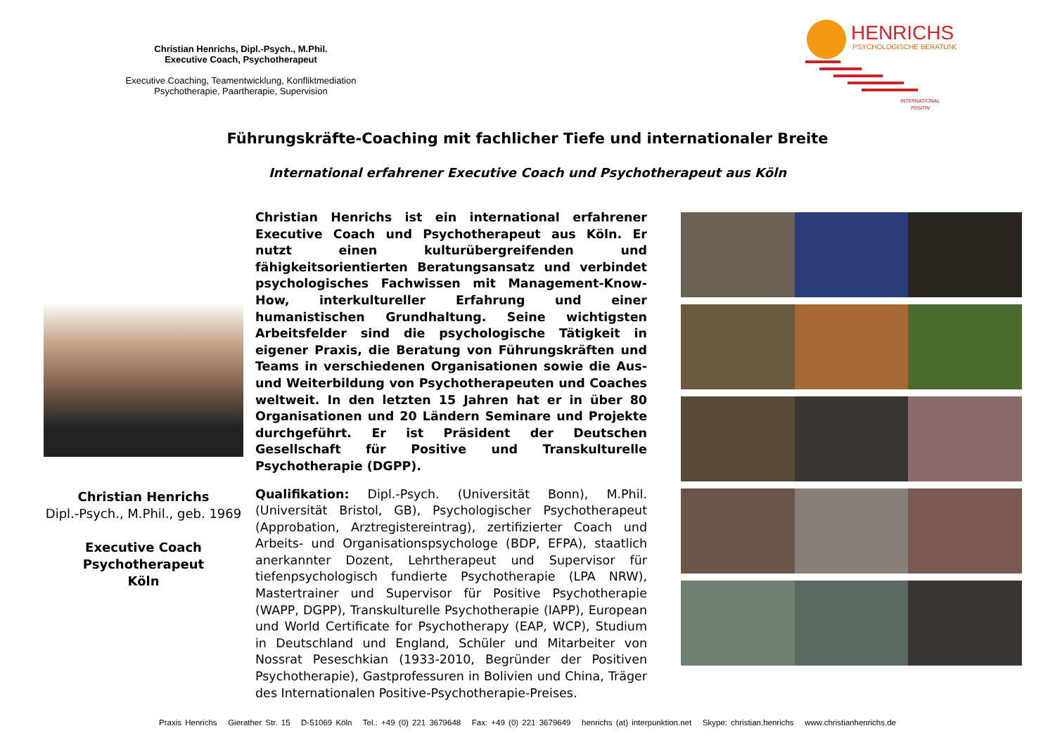Christian Henrichs, Dipl.-Psych., M.Phil.
Executive Coach, Psychotherapeut
Executive Coaching, Teamentwicklung, Konfliktmediation
Psychotherapie, Paartherapie, Supervision
HENRICHS
PSYCHOLOGISCHE BERATUNG
INTERNATIONAL
POSITIV
Führungskräfte-Coaching mit fachlicher Tiefe und internationaler Breite
International erfahrener Executive Coach und Psychotherapeut aus Köln
Christian Henrichs
Dipl.-Psych., M.Phil., geb. 1969
Executive Coach
Psychotherapeut
Köln
Christian Henrichs ist ein international erfahrener Executive Coach und Psychotherapeut aus Köln. Er nutzt einen kulturübergreifenden und fähigkeitsorientierten Beratungsansatz und verbindet psychologisches Fachwissen mit Management-Know-How, interkultureller Erfahrung und einer humanistischen Grundhaltung. Seine wichtigsten Arbeitsfelder sind die psychologische Tätigkeit in eigener Praxis, die Beratung von Führungskräften und Teams in verschiedenen Organisationen sowie die Aus- und Weiterbildung von Psychotherapeuten und Coaches weltweit. In den letzten 15 Jahren hat er in über 80 Organisationen und 20 Ländern Seminare und Projekte durchgeführt. Er ist Präsident der Deutschen Gesellschaft für Positive und Transkulturelle Psychotherapie (DGPP).
Qualifikation: Dipl.-Psych. (Universität Bonn), M.Phil. (Universität Bristol, GB), Psychologischer Psychotherapeut (Approbation, Arztregistereintrag), zertifizierter Coach und Arbeits- und Organisationspsychologe (BDP, EFPA), staatlich anerkannter Dozent, Lehrtherapeut und Supervisor für tiefenpsychologisch fundierte Psychotherapie (LPA NRW), Mastertrainer und Supervisor für Positive Psychotherapie (WAPP, DGPP), Transkulturelle Psychotherapie (IAPP), European und World Certificate for Psychotherapy (EAP, WCP), Studium in Deutschland und England, Schüler und Mitarbeiter von Nossrat Peseschkian (1933-2010, Begründer der Positiven Psychotherapie), Gastprofessuren in Bolivien und China, Träger des Internationalen Positive-Psychotherapie-Preises.
Praxis Henrichs Gierather Str. 15 D-51069 Köln Tel.: +49 (0) 221 3679648 Fax: +49 (0) 221 3679649 henrichs (at) interpunktion.net Skype: christian.henrichs www.christianhenrichs.de